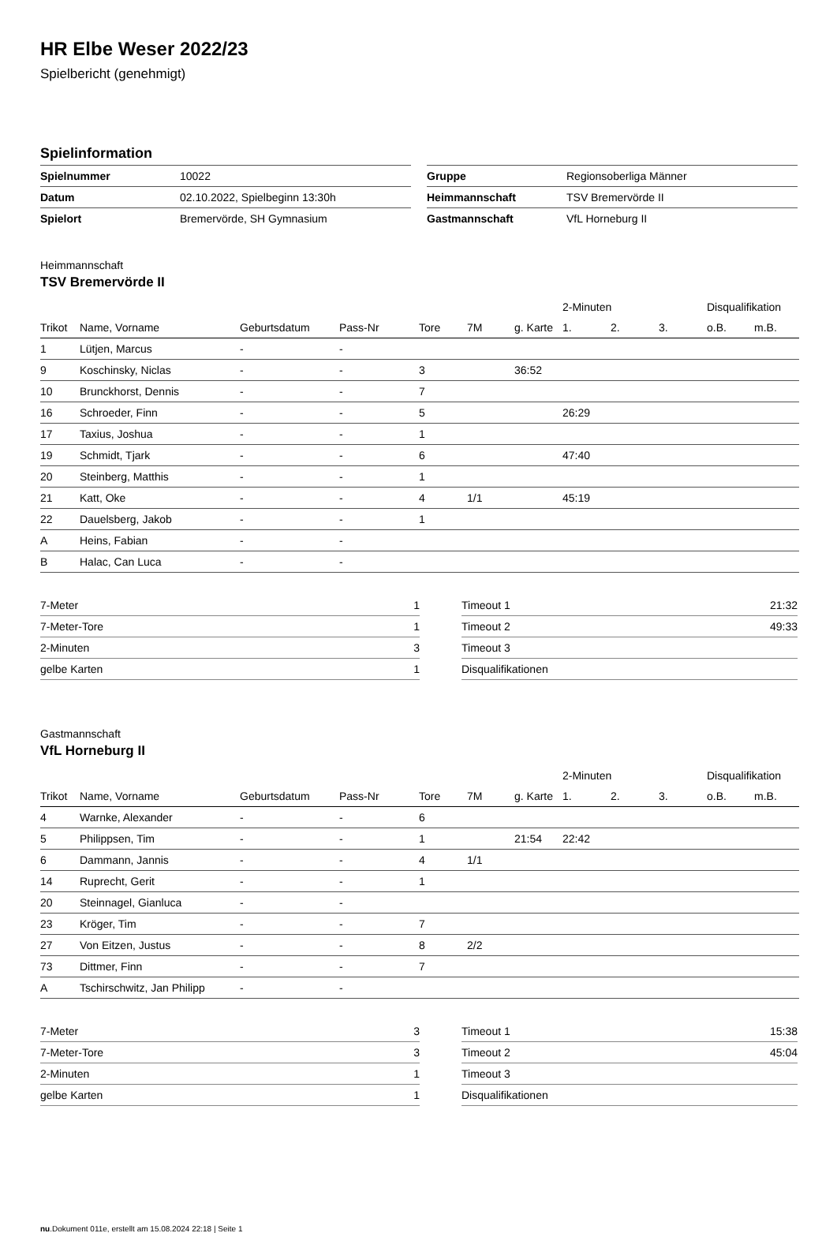HR Elbe Weser 2022/23
Spielbericht (genehmigt)
Spielinformation
| Spielnummer | 10022 |
| Datum | 02.10.2022, Spielbeginn 13:30h |
| Spielort | Bremervörde, SH Gymnasium |
| Gruppe | Regionsoberliga Männer |
| Heimmannschaft | TSV Bremervörde II |
| Gastmannschaft | VfL Horneburg II |
Heimmannschaft
TSV Bremervörde II
| | | | | | | | 2-Minuten | | | Disqualifikation | |
| --- | --- | --- | --- | --- | --- | --- | --- | --- | --- | --- | --- |
| Trikot | Name, Vorname | Geburtsdatum | Pass-Nr | Tore | 7M | g. Karte | 1. | 2. | 3. | o.B. | m.B. |
| 1 | Lütjen, Marcus | - | - | | | | | | | | |
| 9 | Koschinsky, Niclas | - | - | 3 | | 36:52 | | | | | |
| 10 | Brunckhorst, Dennis | - | - | 7 | | | | | | | |
| 16 | Schroeder, Finn | - | - | 5 | | | 26:29 | | | | |
| 17 | Taxius, Joshua | - | - | 1 | | | | | | | |
| 19 | Schmidt, Tjark | - | - | 6 | | | 47:40 | | | | |
| 20 | Steinberg, Matthis | - | - | 1 | | | | | | | |
| 21 | Katt, Oke | - | - | 4 | 1/1 | | 45:19 | | | | |
| 22 | Dauelsberg, Jakob | - | - | 1 | | | | | | | |
| A | Heins, Fabian | - | - | | | | | | | | |
| B | Halac, Can Luca | - | - | | | | | | | | |
| 7-Meter | 1 |
| 7-Meter-Tore | 1 |
| 2-Minuten | 3 |
| gelbe Karten | 1 |
| Timeout 1 | 21:32 |
| Timeout 2 | 49:33 |
| Timeout 3 | |
| Disqualifikationen | |
Gastmannschaft
VfL Horneburg II
| | | | | | | | 2-Minuten | | | Disqualifikation | |
| --- | --- | --- | --- | --- | --- | --- | --- | --- | --- | --- | --- |
| Trikot | Name, Vorname | Geburtsdatum | Pass-Nr | Tore | 7M | g. Karte | 1. | 2. | 3. | o.B. | m.B. |
| 4 | Warnke, Alexander | - | - | 6 | | | | | | | |
| 5 | Philippsen, Tim | - | - | 1 | | 21:54 | 22:42 | | | | |
| 6 | Dammann, Jannis | - | - | 4 | 1/1 | | | | | | |
| 14 | Ruprecht, Gerit | - | - | 1 | | | | | | | |
| 20 | Steinnagel, Gianluca | - | - | | | | | | | | |
| 23 | Kröger, Tim | - | - | 7 | | | | | | | |
| 27 | Von Eitzen, Justus | - | - | 8 | 2/2 | | | | | | |
| 73 | Dittmer, Finn | - | - | 7 | | | | | | | |
| A | Tschirschwitz, Jan Philipp | - | - | | | | | | | | |
| 7-Meter | 3 |
| 7-Meter-Tore | 3 |
| 2-Minuten | 1 |
| gelbe Karten | 1 |
| Timeout 1 | 15:38 |
| Timeout 2 | 45:04 |
| Timeout 3 | |
| Disqualifikationen | |
nu.Dokument 011e, erstellt am 15.08.2024 22:18 | Seite 1